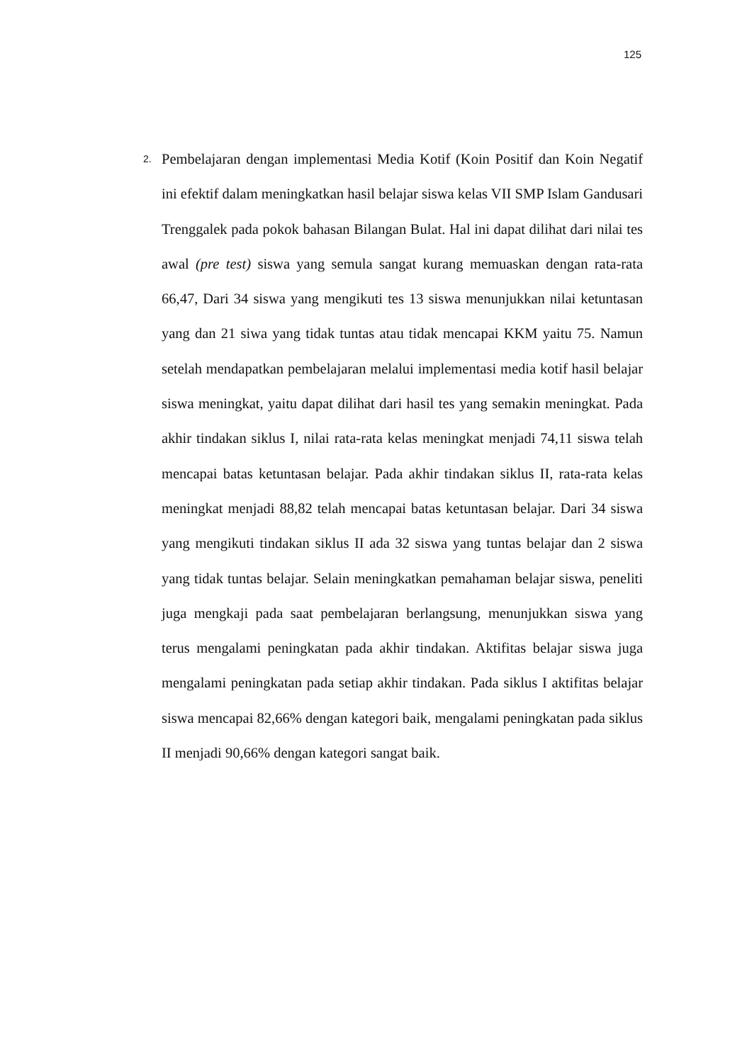125
2.
Pembelajaran dengan implementasi Media Kotif (Koin Positif dan Koin Negatif ini efektif dalam meningkatkan hasil belajar siswa kelas VII SMP Islam Gandusari Trenggalek pada pokok bahasan Bilangan Bulat. Hal ini dapat dilihat dari nilai tes awal (pre test) siswa yang semula sangat kurang memuaskan dengan rata-rata 66,47, Dari 34 siswa yang mengikuti tes 13 siswa menunjukkan nilai ketuntasan yang dan 21 siwa yang tidak tuntas atau tidak mencapai KKM yaitu 75. Namun setelah mendapatkan pembelajaran melalui implementasi media kotif hasil belajar siswa meningkat, yaitu dapat dilihat dari hasil tes yang semakin meningkat. Pada akhir tindakan siklus I, nilai rata-rata kelas meningkat menjadi 74,11 siswa telah mencapai batas ketuntasan belajar. Pada akhir tindakan siklus II, rata-rata kelas meningkat menjadi 88,82 telah mencapai batas ketuntasan belajar. Dari 34 siswa yang mengikuti tindakan siklus II ada 32 siswa yang tuntas belajar dan 2 siswa yang tidak tuntas belajar. Selain meningkatkan pemahaman belajar siswa, peneliti juga mengkaji pada saat pembelajaran berlangsung, menunjukkan siswa yang terus mengalami peningkatan pada akhir tindakan. Aktifitas belajar siswa juga mengalami peningkatan pada setiap akhir tindakan. Pada siklus I aktifitas belajar siswa mencapai 82,66% dengan kategori baik, mengalami peningkatan pada siklus II menjadi 90,66% dengan kategori sangat baik.